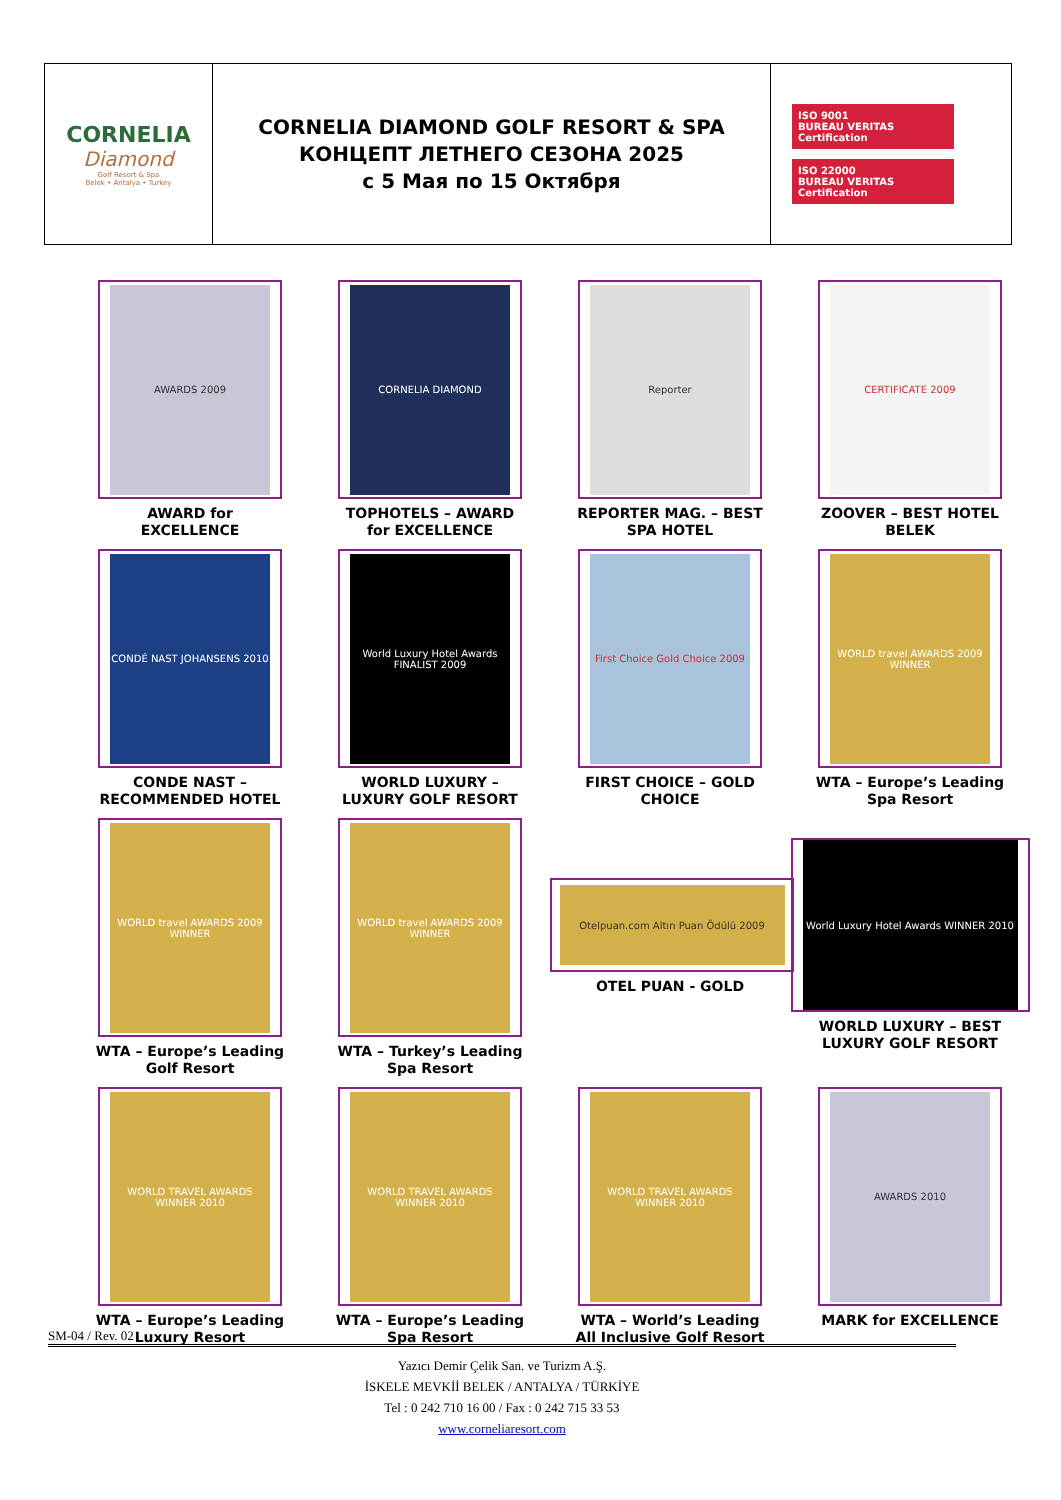| CORNELIA Diamond Golf Resort & Spa Belek • Antalya • Turkey | CORNELIA DIAMOND GOLF RESORT & SPA КОНЦЕПТ ЛЕТНЕГО СЕЗОНА 2025 с 5 Мая по 15 Октября | ISO 9001 BUREAU VERITAS Certification ISO 22000 BUREAU VERITAS Certification |
AWARDS 2009
AWARD for
EXCELLENCE
CORNELIA DIAMOND
TOPHOTELS – AWARD
for EXCELLENCE
Reporter
REPORTER MAG. – BEST
SPA HOTEL
CERTIFICATE 2009
ZOOVER – BEST HOTEL
BELEK
CONDÉ NAST JOHANSENS 2010
CONDE NAST –
RECOMMENDED HOTEL
World Luxury Hotel Awards FINALIST 2009
WORLD LUXURY –
LUXURY GOLF RESORT
First Choice Gold Choice 2009
FIRST CHOICE – GOLD
CHOICE
WORLD travel AWARDS 2009 WINNER
WTA – Europe’s Leading
Spa Resort
WORLD travel AWARDS 2009 WINNER
WTA – Europe’s Leading
Golf Resort
WORLD travel AWARDS 2009 WINNER
WTA – Turkey’s Leading
Spa Resort
Otelpuan.com Altın Puan Ödülü 2009
OTEL PUAN - GOLD
World Luxury Hotel Awards WINNER 2010
WORLD LUXURY – BEST
LUXURY GOLF RESORT
WORLD TRAVEL AWARDS WINNER 2010
WTA – Europe’s Leading
Luxury Resort
WORLD TRAVEL AWARDS WINNER 2010
WTA – Europe’s Leading
Spa Resort
WORLD TRAVEL AWARDS WINNER 2010
WTA – World’s Leading
All Inclusive Golf Resort
AWARDS 2010
MARK for EXCELLENCE
SM-04 / Rev. 02
Yazıcı Demir Çelik San. ve Turizm A.Ş.
İSKELE MEVKİİ BELEK / ANTALYA / TÜRKİYE
Tel : 0 242 710 16 00 / Fax : 0 242 715 33 53
www.corneliaresort.com